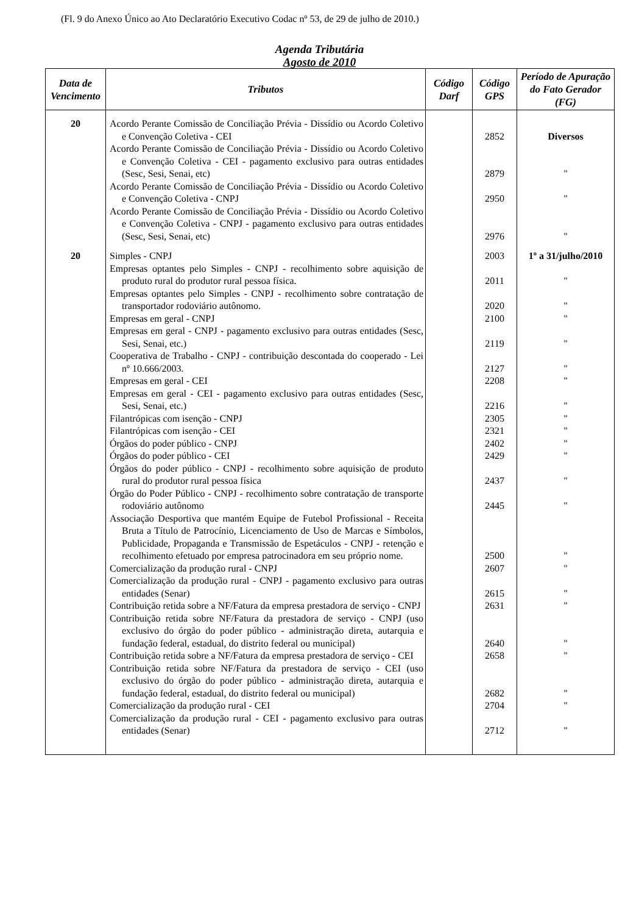(Fl. 9 do Anexo Único ao Ato Declaratório Executivo Codac nº 53, de 29 de julho de 2010.)
Agenda Tributária
Agosto de 2010
| Data de Vencimento | Tributos | Código Darf | Código GPS | Período de Apuração do Fato Gerador (FG) |
| --- | --- | --- | --- | --- |
| 20 | Acordo Perante Comissão de Conciliação Prévia - Dissídio ou Acordo Coletivo e Convenção Coletiva - CEI | | 2852 | Diversos |
| | Acordo Perante Comissão de Conciliação Prévia - Dissídio ou Acordo Coletivo e Convenção Coletiva - CEI - pagamento exclusivo para outras entidades (Sesc, Sesi, Senai, etc) | | 2879 | " |
| | Acordo Perante Comissão de Conciliação Prévia - Dissídio ou Acordo Coletivo e Convenção Coletiva - CNPJ | | 2950 | " |
| | Acordo Perante Comissão de Conciliação Prévia - Dissídio ou Acordo Coletivo e Convenção Coletiva - CNPJ - pagamento exclusivo para outras entidades (Sesc, Sesi, Senai, etc) | | 2976 | " |
| 20 | Simples - CNPJ | | 2003 | 1º a 31/julho/2010 |
| | Empresas optantes pelo Simples - CNPJ - recolhimento sobre aquisição de produto rural do produtor rural pessoa física. | | 2011 | " |
| | Empresas optantes pelo Simples - CNPJ - recolhimento sobre contratação de transportador rodoviário autônomo. | | 2020 | " |
| | Empresas em geral - CNPJ | | 2100 | " |
| | Empresas em geral - CNPJ - pagamento exclusivo para outras entidades (Sesc, Sesi, Senai, etc.) | | 2119 | " |
| | Cooperativa de Trabalho - CNPJ - contribuição descontada do cooperado - Lei nº 10.666/2003. | | 2127 | " |
| | Empresas em geral - CEI | | 2208 | " |
| | Empresas em geral - CEI - pagamento exclusivo para outras entidades (Sesc, Sesi, Senai, etc.) | | 2216 | " |
| | Filantrópicas com isenção - CNPJ | | 2305 | " |
| | Filantrópicas com isenção - CEI | | 2321 | " |
| | Órgãos do poder público - CNPJ | | 2402 | " |
| | Órgãos do poder público - CEI | | 2429 | " |
| | Órgãos do poder público - CNPJ - recolhimento sobre aquisição de produto rural do produtor rural pessoa física | | 2437 | " |
| | Órgão do Poder Público - CNPJ - recolhimento sobre contratação de transporte rodoviário autônomo | | 2445 | " |
| | Associação Desportiva que mantém Equipe de Futebol Profissional - Receita Bruta a Título de Patrocínio, Licenciamento de Uso de Marcas e Símbolos, Publicidade, Propaganda e Transmissão de Espetáculos - CNPJ - retenção e recolhimento efetuado por empresa patrocinadora em seu próprio nome. | | 2500 | " |
| | Comercialização da produção rural - CNPJ | | 2607 | " |
| | Comercialização da produção rural - CNPJ - pagamento exclusivo para outras entidades (Senar) | | 2615 | " |
| | Contribuição retida sobre a NF/Fatura da empresa prestadora de serviço - CNPJ | | 2631 | " |
| | Contribuição retida sobre NF/Fatura da prestadora de serviço - CNPJ (uso exclusivo do órgão do poder público - administração direta, autarquia e fundação federal, estadual, do distrito federal ou municipal) | | 2640 | " |
| | Contribuição retida sobre a NF/Fatura da empresa prestadora de serviço - CEI | | 2658 | " |
| | Contribuição retida sobre NF/Fatura da prestadora de serviço - CEI (uso exclusivo do órgão do poder público - administração direta, autarquia e fundação federal, estadual, do distrito federal ou municipal) | | 2682 | " |
| | Comercialização da produção rural - CEI | | 2704 | " |
| | Comercialização da produção rural - CEI - pagamento exclusivo para outras entidades (Senar) | | 2712 | " |